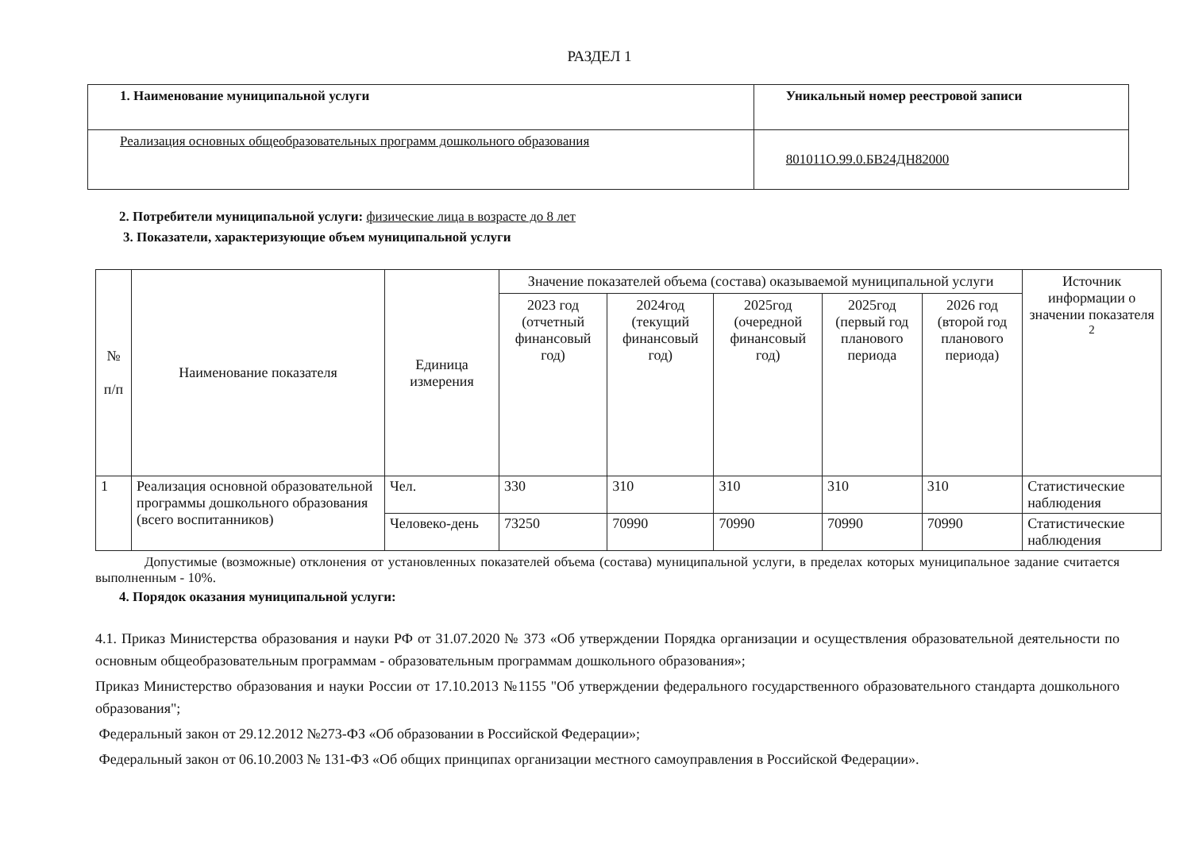РАЗДЕЛ 1
| 1. Наименование муниципальной услуги | Уникальный номер реестровой записи |
| Реализация основных общеобразовательных программ дошкольного образования | 801011О.99.0.БВ24ДН82000 |
2. Потребители муниципальной услуги: физические лица в возрасте до 8 лет
3. Показатели, характеризующие объем муниципальной услуги
| № п/п | Наименование показателя | Единица измерения | Значение показателей объема (состава) оказываемой муниципальной услуги | | | | | Источник информации о значении показателя <sup>2</sup> |
| --- | --- | --- | --- | --- | --- | --- | --- | --- |
| | | | 2023 год (отчетный финансовый год) | 2024год (текущий финансовый год) | 2025год (очередной финансовый год) | 2025год (первый год планового периода | 2026 год (второй год планового периода) | |
| 1 | Реализация основной образовательной программы дошкольного образования (всего воспитанников) | Чел. | 330 | 310 | 310 | 310 | 310 | Статистические наблюдения |
| | | Человеко-день | 73250 | 70990 | 70990 | 70990 | 70990 | Статистические наблюдения |
Допустимые (возможные) отклонения от установленных показателей объема (состава) муниципальной услуги, в пределах которых муниципальное задание считается выполненным - 10%.
4. Порядок оказания муниципальной услуги:
4.1. Приказ Министерства образования и науки РФ от 31.07.2020 № 373 «Об утверждении Порядка организации и осуществления образовательной деятельности по основным общеобразовательным программам - образовательным программам дошкольного образования»;
Приказ Министерство образования и науки России от 17.10.2013 №1155 "Об утверждении федерального государственного образовательного стандарта дошкольного образования";
Федеральный закон от 29.12.2012 №273-ФЗ «Об образовании в Российской Федерации»;
Федеральный закон от 06.10.2003 № 131-ФЗ «Об общих принципах организации местного самоуправления в Российской Федерации».